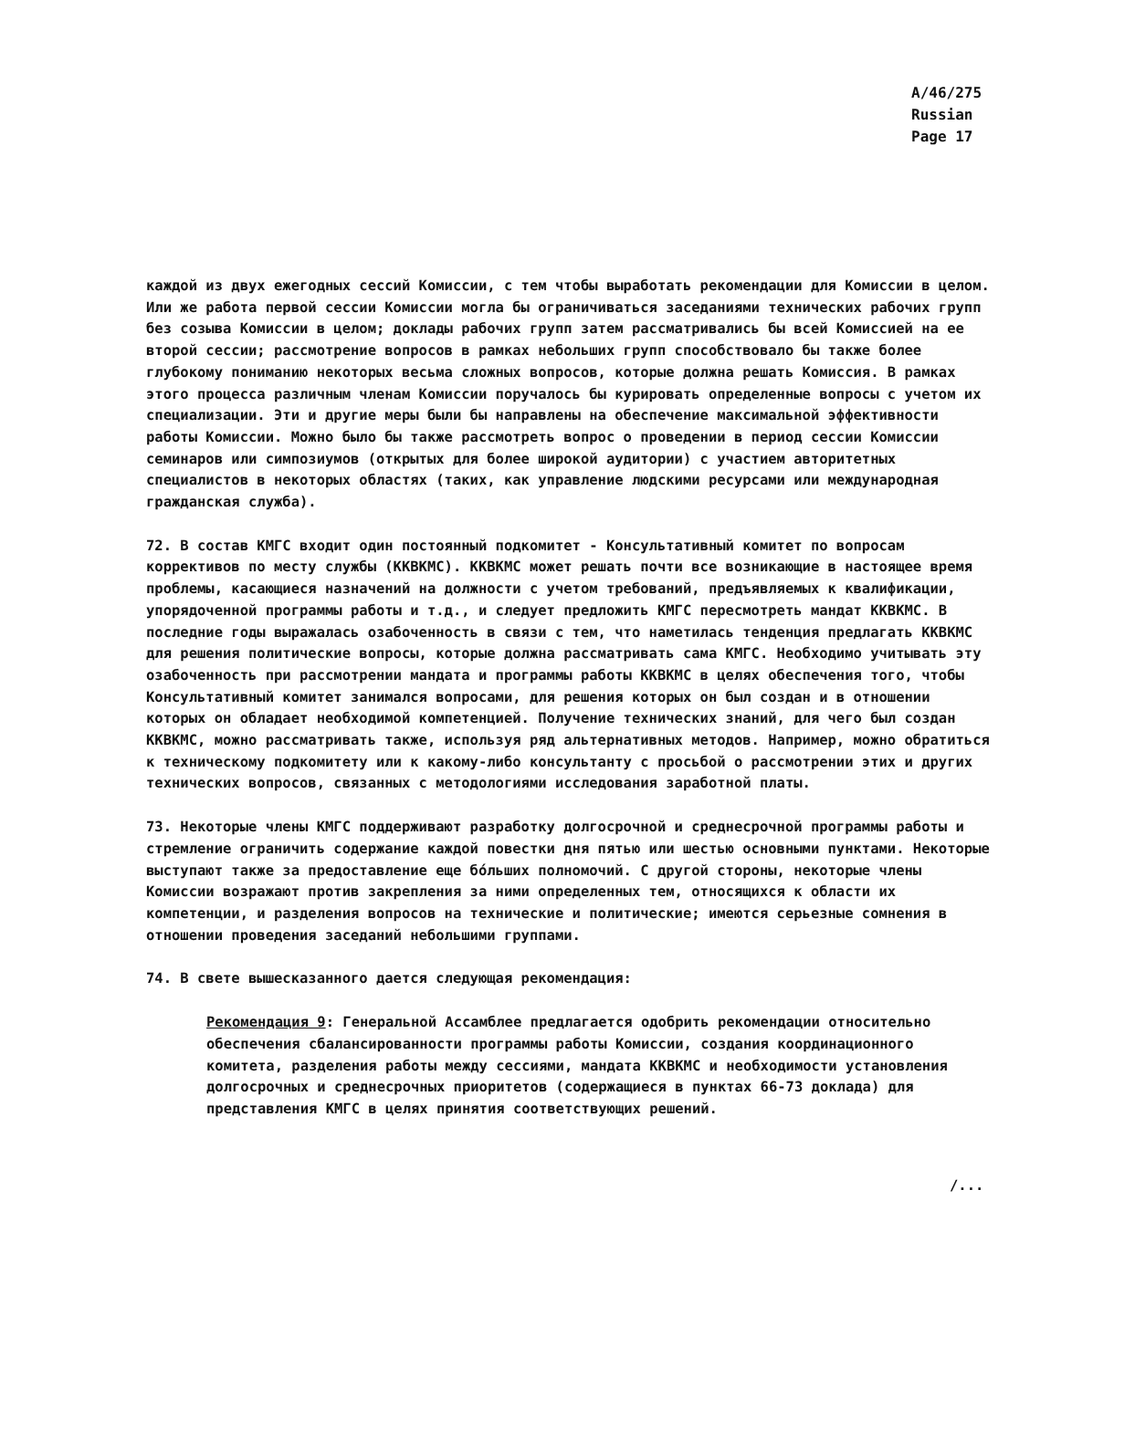A/46/275
Russian
Page 17
каждой из двух ежегодных сессий Комиссии, с тем чтобы выработать рекомендации для Комиссии в целом. Или же работа первой сессии Комиссии могла бы ограничиваться заседаниями технических рабочих групп без созыва Комиссии в целом; доклады рабочих групп затем рассматривались бы всей Комиссией на ее второй сессии; рассмотрение вопросов в рамках небольших групп способствовало бы также более глубокому пониманию некоторых весьма сложных вопросов, которые должна решать Комиссия. В рамках этого процесса различным членам Комиссии поручалось бы курировать определенные вопросы с учетом их специализации. Эти и другие меры были бы направлены на обеспечение максимальной эффективности работы Комиссии. Можно было бы также рассмотреть вопрос о проведении в период сессии Комиссии семинаров или симпозиумов (открытых для более широкой аудитории) с участием авторитетных специалистов в некоторых областях (таких, как управление людскими ресурсами или международная гражданская служба).
72. В состав КМГС входит один постоянный подкомитет - Консультативный комитет по вопросам коррективов по месту службы (ККВКМС). ККВКМС может решать почти все возникающие в настоящее время проблемы, касающиеся назначений на должности с учетом требований, предъявляемых к квалификации, упорядоченной программы работы и т.д., и следует предложить КМГС пересмотреть мандат ККВКМС. В последние годы выражалась озабоченность в связи с тем, что наметилась тенденция предлагать ККВКМС для решения политические вопросы, которые должна рассматривать сама КМГС. Необходимо учитывать эту озабоченность при рассмотрении мандата и программы работы ККВКМС в целях обеспечения того, чтобы Консультативный комитет занимался вопросами, для решения которых он был создан и в отношении которых он обладает необходимой компетенцией. Получение технических знаний, для чего был создан ККВКМС, можно рассматривать также, используя ряд альтернативных методов. Например, можно обратиться к техническому подкомитету или к какому-либо консультанту с просьбой о рассмотрении этих и других технических вопросов, связанных с методологиями исследования заработной платы.
73. Некоторые члены КМГС поддерживают разработку долгосрочной и среднесрочной программы работы и стремление ограничить содержание каждой повестки дня пятью или шестью основными пунктами. Некоторые выступают также за предоставление еще бóльших полномочий. С другой стороны, некоторые члены Комиссии возражают против закрепления за ними определенных тем, относящихся к области их компетенции, и разделения вопросов на технические и политические; имеются серьезные сомнения в отношении проведения заседаний небольшими группами.
74. В свете вышесказанного дается следующая рекомендация:
Рекомендация 9: Генеральной Ассамблее предлагается одобрить рекомендации относительно обеспечения сбалансированности программы работы Комиссии, создания координационного комитета, разделения работы между сессиями, мандата ККВКМС и необходимости установления долгосрочных и среднесрочных приоритетов (содержащиеся в пунктах 66-73 доклада) для представления КМГС в целях принятия соответствующих решений.
/...